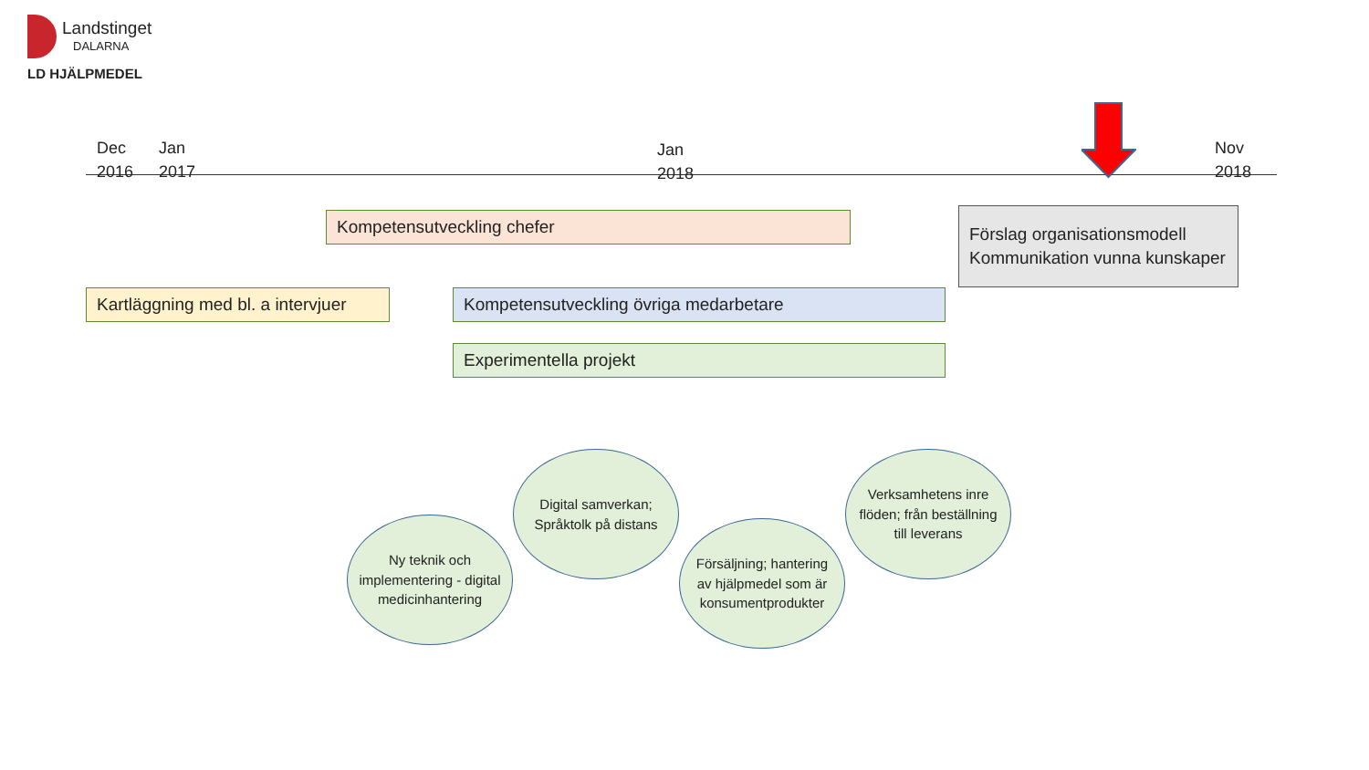Landstinget
DALARNA
LD HJÄLPMEDEL
Dec
2016
Jan
2017
Jan
2018
Nov
2018
Kompetensutveckling chefer
Förslag organisationsmodell
Kommunikation vunna kunskaper
Kartläggning med bl. a intervjuer
Kompetensutveckling övriga medarbetare
Experimentella projekt
Ny teknik och implementering - digital medicinhantering
Digital samverkan; Språktolk på distans
Försäljning; hantering av hjälpmedel som är konsumentprodukter
Verksamhetens inre flöden; från beställning till leverans